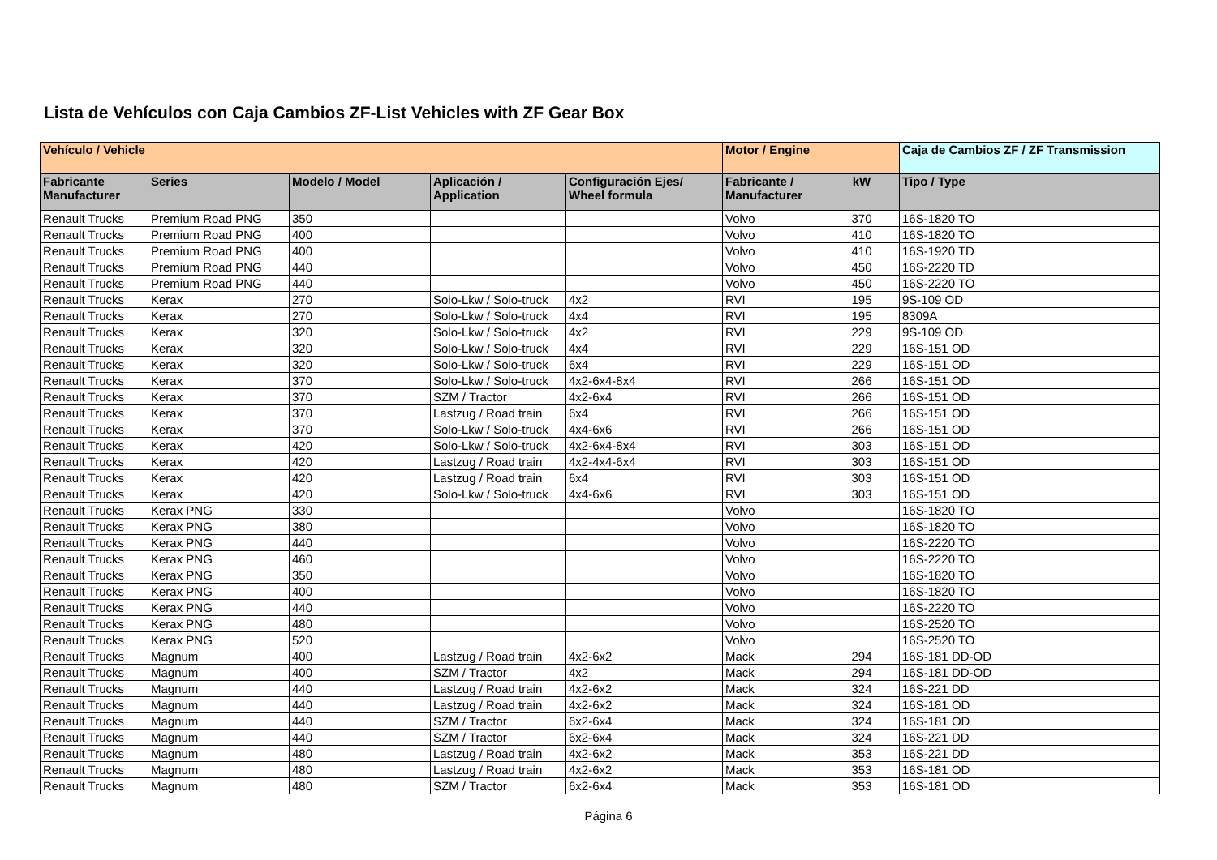Lista de Vehículos con Caja Cambios ZF-List Vehicles with ZF Gear Box
| Vehículo / Vehicle | | | | | Motor / Engine | | Caja de Cambios ZF / ZF Transmission |
| --- | --- | --- | --- | --- | --- | --- | --- |
| Fabricante Manufacturer | Series | Modelo / Model | Aplicación / Application | Configuración Ejes/ Wheel formula | Fabricante / Manufacturer | kW | Tipo / Type |
| Renault Trucks | Premium Road PNG | 350 | | | Volvo | 370 | 16S-1820 TO |
| Renault Trucks | Premium Road PNG | 400 | | | Volvo | 410 | 16S-1820 TO |
| Renault Trucks | Premium Road PNG | 400 | | | Volvo | 410 | 16S-1920 TD |
| Renault Trucks | Premium Road PNG | 440 | | | Volvo | 450 | 16S-2220 TD |
| Renault Trucks | Premium Road PNG | 440 | | | Volvo | 450 | 16S-2220 TO |
| Renault Trucks | Kerax | 270 | Solo-Lkw / Solo-truck | 4x2 | RVI | 195 | 9S-109 OD |
| Renault Trucks | Kerax | 270 | Solo-Lkw / Solo-truck | 4x4 | RVI | 195 | 8309A |
| Renault Trucks | Kerax | 320 | Solo-Lkw / Solo-truck | 4x2 | RVI | 229 | 9S-109 OD |
| Renault Trucks | Kerax | 320 | Solo-Lkw / Solo-truck | 4x4 | RVI | 229 | 16S-151 OD |
| Renault Trucks | Kerax | 320 | Solo-Lkw / Solo-truck | 6x4 | RVI | 229 | 16S-151 OD |
| Renault Trucks | Kerax | 370 | Solo-Lkw / Solo-truck | 4x2-6x4-8x4 | RVI | 266 | 16S-151 OD |
| Renault Trucks | Kerax | 370 | SZM / Tractor | 4x2-6x4 | RVI | 266 | 16S-151 OD |
| Renault Trucks | Kerax | 370 | Lastzug / Road train | 6x4 | RVI | 266 | 16S-151 OD |
| Renault Trucks | Kerax | 370 | Solo-Lkw / Solo-truck | 4x4-6x6 | RVI | 266 | 16S-151 OD |
| Renault Trucks | Kerax | 420 | Solo-Lkw / Solo-truck | 4x2-6x4-8x4 | RVI | 303 | 16S-151 OD |
| Renault Trucks | Kerax | 420 | Lastzug / Road train | 4x2-4x4-6x4 | RVI | 303 | 16S-151 OD |
| Renault Trucks | Kerax | 420 | Lastzug / Road train | 6x4 | RVI | 303 | 16S-151 OD |
| Renault Trucks | Kerax | 420 | Solo-Lkw / Solo-truck | 4x4-6x6 | RVI | 303 | 16S-151 OD |
| Renault Trucks | Kerax PNG | 330 | | | Volvo | | 16S-1820 TO |
| Renault Trucks | Kerax PNG | 380 | | | Volvo | | 16S-1820 TO |
| Renault Trucks | Kerax PNG | 440 | | | Volvo | | 16S-2220 TO |
| Renault Trucks | Kerax PNG | 460 | | | Volvo | | 16S-2220 TO |
| Renault Trucks | Kerax PNG | 350 | | | Volvo | | 16S-1820 TO |
| Renault Trucks | Kerax PNG | 400 | | | Volvo | | 16S-1820 TO |
| Renault Trucks | Kerax PNG | 440 | | | Volvo | | 16S-2220 TO |
| Renault Trucks | Kerax PNG | 480 | | | Volvo | | 16S-2520 TO |
| Renault Trucks | Kerax PNG | 520 | | | Volvo | | 16S-2520 TO |
| Renault Trucks | Magnum | 400 | Lastzug / Road train | 4x2-6x2 | Mack | 294 | 16S-181 DD-OD |
| Renault Trucks | Magnum | 400 | SZM / Tractor | 4x2 | Mack | 294 | 16S-181 DD-OD |
| Renault Trucks | Magnum | 440 | Lastzug / Road train | 4x2-6x2 | Mack | 324 | 16S-221 DD |
| Renault Trucks | Magnum | 440 | Lastzug / Road train | 4x2-6x2 | Mack | 324 | 16S-181 OD |
| Renault Trucks | Magnum | 440 | SZM / Tractor | 6x2-6x4 | Mack | 324 | 16S-181 OD |
| Renault Trucks | Magnum | 440 | SZM / Tractor | 6x2-6x4 | Mack | 324 | 16S-221 DD |
| Renault Trucks | Magnum | 480 | Lastzug / Road train | 4x2-6x2 | Mack | 353 | 16S-221 DD |
| Renault Trucks | Magnum | 480 | Lastzug / Road train | 4x2-6x2 | Mack | 353 | 16S-181 OD |
| Renault Trucks | Magnum | 480 | SZM / Tractor | 6x2-6x4 | Mack | 353 | 16S-181 OD |
Página 6